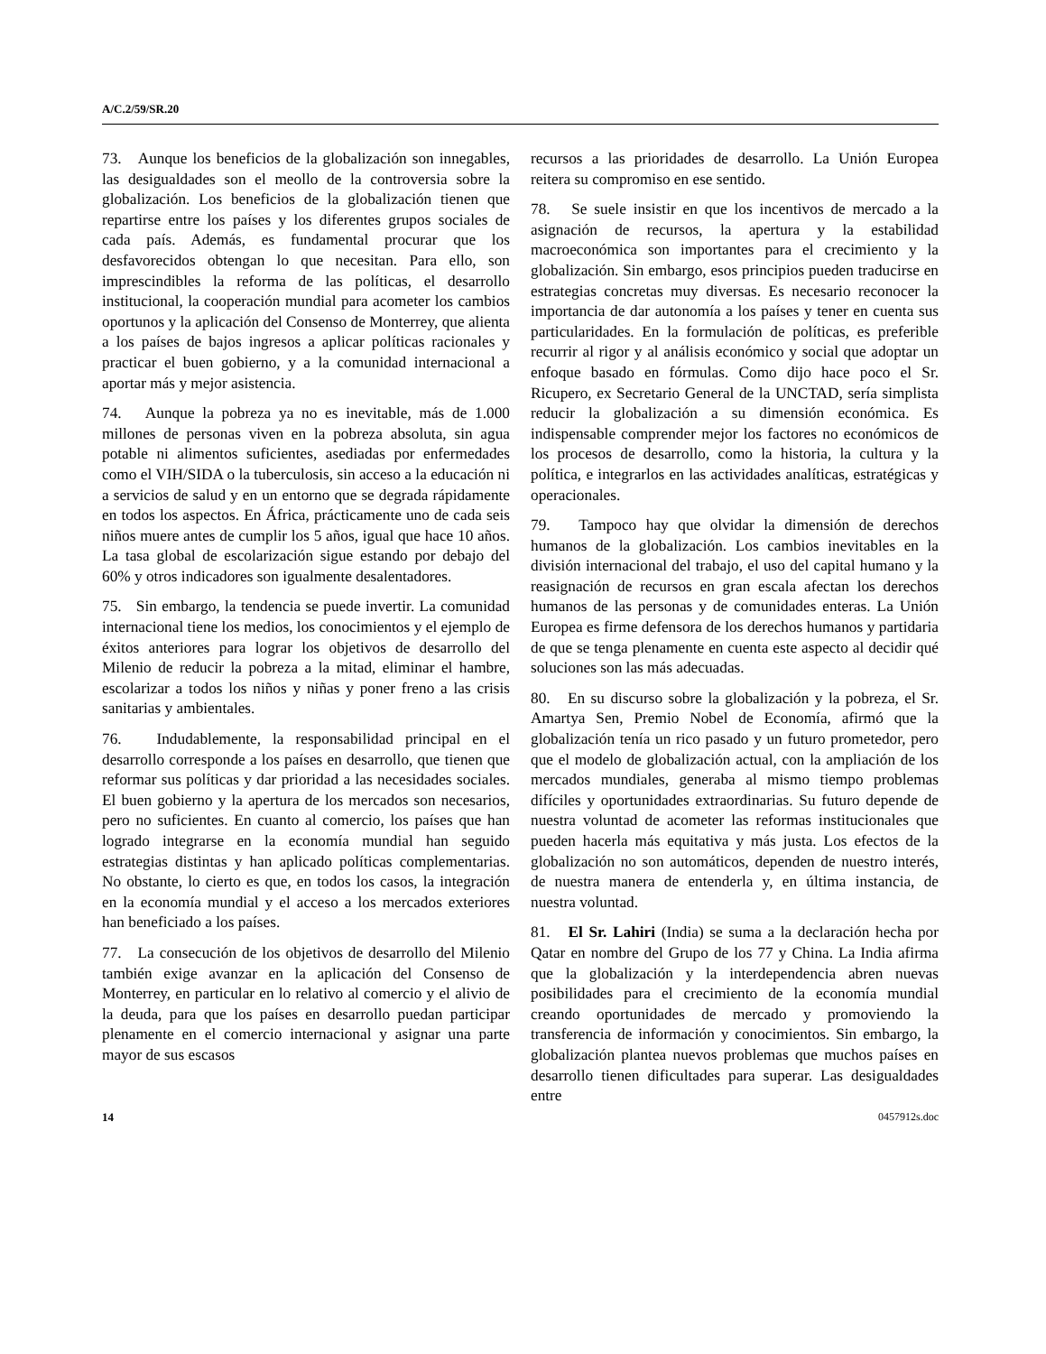A/C.2/59/SR.20
73. Aunque los beneficios de la globalización son innegables, las desigualdades son el meollo de la controversia sobre la globalización. Los beneficios de la globalización tienen que repartirse entre los países y los diferentes grupos sociales de cada país. Además, es fundamental procurar que los desfavorecidos obtengan lo que necesitan. Para ello, son imprescindibles la reforma de las políticas, el desarrollo institucional, la cooperación mundial para acometer los cambios oportunos y la aplicación del Consenso de Monterrey, que alienta a los países de bajos ingresos a aplicar políticas racionales y practicar el buen gobierno, y a la comunidad internacional a aportar más y mejor asistencia.
74. Aunque la pobreza ya no es inevitable, más de 1.000 millones de personas viven en la pobreza absoluta, sin agua potable ni alimentos suficientes, asediadas por enfermedades como el VIH/SIDA o la tuberculosis, sin acceso a la educación ni a servicios de salud y en un entorno que se degrada rápidamente en todos los aspectos. En África, prácticamente uno de cada seis niños muere antes de cumplir los 5 años, igual que hace 10 años. La tasa global de escolarización sigue estando por debajo del 60% y otros indicadores son igualmente desalentadores.
75. Sin embargo, la tendencia se puede invertir. La comunidad internacional tiene los medios, los conocimientos y el ejemplo de éxitos anteriores para lograr los objetivos de desarrollo del Milenio de reducir la pobreza a la mitad, eliminar el hambre, escolarizar a todos los niños y niñas y poner freno a las crisis sanitarias y ambientales.
76. Indudablemente, la responsabilidad principal en el desarrollo corresponde a los países en desarrollo, que tienen que reformar sus políticas y dar prioridad a las necesidades sociales. El buen gobierno y la apertura de los mercados son necesarios, pero no suficientes. En cuanto al comercio, los países que han logrado integrarse en la economía mundial han seguido estrategias distintas y han aplicado políticas complementarias. No obstante, lo cierto es que, en todos los casos, la integración en la economía mundial y el acceso a los mercados exteriores han beneficiado a los países.
77. La consecución de los objetivos de desarrollo del Milenio también exige avanzar en la aplicación del Consenso de Monterrey, en particular en lo relativo al comercio y el alivio de la deuda, para que los países en desarrollo puedan participar plenamente en el comercio internacional y asignar una parte mayor de sus escasos
recursos a las prioridades de desarrollo. La Unión Europea reitera su compromiso en ese sentido.
78. Se suele insistir en que los incentivos de mercado a la asignación de recursos, la apertura y la estabilidad macroeconómica son importantes para el crecimiento y la globalización. Sin embargo, esos principios pueden traducirse en estrategias concretas muy diversas. Es necesario reconocer la importancia de dar autonomía a los países y tener en cuenta sus particularidades. En la formulación de políticas, es preferible recurrir al rigor y al análisis económico y social que adoptar un enfoque basado en fórmulas. Como dijo hace poco el Sr. Ricupero, ex Secretario General de la UNCTAD, sería simplista reducir la globalización a su dimensión económica. Es indispensable comprender mejor los factores no económicos de los procesos de desarrollo, como la historia, la cultura y la política, e integrarlos en las actividades analíticas, estratégicas y operacionales.
79. Tampoco hay que olvidar la dimensión de derechos humanos de la globalización. Los cambios inevitables en la división internacional del trabajo, el uso del capital humano y la reasignación de recursos en gran escala afectan los derechos humanos de las personas y de comunidades enteras. La Unión Europea es firme defensora de los derechos humanos y partidaria de que se tenga plenamente en cuenta este aspecto al decidir qué soluciones son las más adecuadas.
80. En su discurso sobre la globalización y la pobreza, el Sr. Amartya Sen, Premio Nobel de Economía, afirmó que la globalización tenía un rico pasado y un futuro prometedor, pero que el modelo de globalización actual, con la ampliación de los mercados mundiales, generaba al mismo tiempo problemas difíciles y oportunidades extraordinarias. Su futuro depende de nuestra voluntad de acometer las reformas institucionales que pueden hacerla más equitativa y más justa. Los efectos de la globalización no son automáticos, dependen de nuestro interés, de nuestra manera de entenderla y, en última instancia, de nuestra voluntad.
81. El Sr. Lahiri (India) se suma a la declaración hecha por Qatar en nombre del Grupo de los 77 y China. La India afirma que la globalización y la interdependencia abren nuevas posibilidades para el crecimiento de la economía mundial creando oportunidades de mercado y promoviendo la transferencia de información y conocimientos. Sin embargo, la globalización plantea nuevos problemas que muchos países en desarrollo tienen dificultades para superar. Las desigualdades entre
14 0457912s.doc